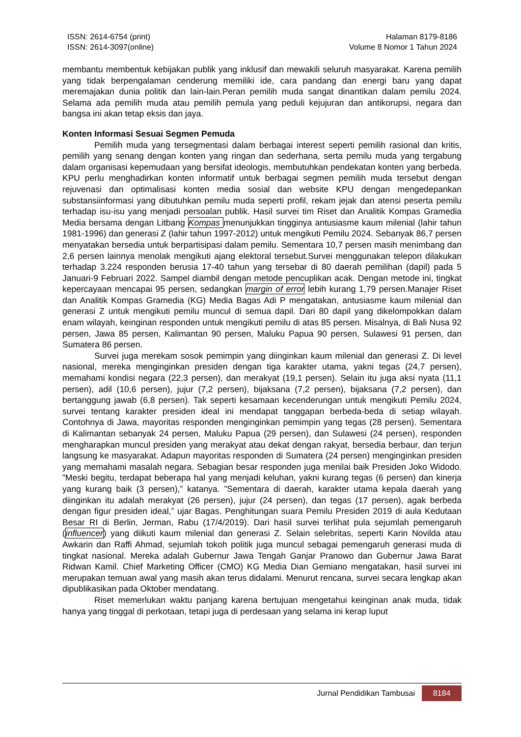ISSN: 2614-6754 (print)
ISSN: 2614-3097(online)
Halaman 8179-8186
Volume 8 Nomor 1 Tahun 2024
membantu membentuk kebijakan publik yang inklusif dan mewakili seluruh masyarakat. Karena pemilih yang tidak berpengalaman cenderung memiliki ide, cara pandang dan energi baru yang dapat meremajakan dunia politik dan lain-lain.Peran pemilih muda sangat dinantikan dalam pemilu 2024. Selama ada pemilih muda atau pemilih pemula yang peduli kejujuran dan antikorupsi, negara dan bangsa ini akan tetap eksis dan jaya.
Konten Informasi Sesuai Segmen Pemuda
Pemilih muda yang tersegmentasi dalam berbagai interest seperti pemilih rasional dan kritis, pemilih yang senang dengan konten yang ringan dan sederhana, serta pemilu muda yang tergabung dalam organisasi kepemudaan yang bersifat ideologis, membutuhkan pendekatan konten yang berbeda. KPU perlu menghadirkan konten informatif untuk berbagai segmen pemilih muda tersebut dengan rejuvenasi dan optimalisasi konten media sosial dan website KPU dengan mengedepankan substansiinformasi yang dibutuhkan pemilu muda seperti profil, rekam jejak dan atensi peserta pemilu terhadap isu-isu yang menjadi persoalan publik. Hasil survei tim Riset dan Analitik Kompas Gramedia Media bersama dengan Litbang Kompas menunjukkan tingginya antusiasme kaum milenial (lahir tahun 1981-1996) dan generasi Z (lahir tahun 1997-2012) untuk mengikuti Pemilu 2024. Sebanyak 86,7 persen menyatakan bersedia untuk berpartisipasi dalam pemilu. Sementara 10,7 persen masih menimbang dan 2,6 persen lainnya menolak mengikuti ajang elektoral tersebut.Survei menggunakan telepon dilakukan terhadap 3.224 responden berusia 17-40 tahun yang tersebar di 80 daerah pemilihan (dapil) pada 5 Januari-9 Februari 2022. Sampel diambil dengan metode pencuplikan acak. Dengan metode ini, tingkat kepercayaan mencapai 95 persen, sedangkan margin of error lebih kurang 1,79 persen.Manajer Riset dan Analitik Kompas Gramedia (KG) Media Bagas Adi P mengatakan, antusiasme kaum milenial dan generasi Z untuk mengikuti pemilu muncul di semua dapil. Dari 80 dapil yang dikelompokkan dalam enam wilayah, keinginan responden untuk mengikuti pemilu di atas 85 persen. Misalnya, di Bali Nusa 92 persen, Jawa 85 persen, Kalimantan 90 persen, Maluku Papua 90 persen, Sulawesi 91 persen, dan Sumatera 86 persen.
Survei juga merekam sosok pemimpin yang diinginkan kaum milenial dan generasi Z. Di level nasional, mereka menginginkan presiden dengan tiga karakter utama, yakni tegas (24,7 persen), memahami kondisi negara (22,3 persen), dan merakyat (19,1 persen). Selain itu juga aksi nyata (11,1 persen), adil (10,6 persen), jujur (7,2 persen), bijaksana (7,2 persen), bijaksana (7,2 persen), dan bertanggung jawab (6,8 persen). Tak seperti kesamaan kecenderungan untuk mengikuti Pemilu 2024, survei tentang karakter presiden ideal ini mendapat tanggapan berbeda-beda di setiap wilayah. Contohnya di Jawa, mayoritas responden menginginkan pemimpin yang tegas (28 persen). Sementara di Kalimantan sebanyak 24 persen, Maluku Papua (29 persen), dan Sulawesi (24 persen), responden mengharapkan muncul presiden yang merakyat atau dekat dengan rakyat, bersedia berbaur, dan terjun langsung ke masyarakat. Adapun mayoritas responden di Sumatera (24 persen) menginginkan presiden yang memahami masalah negara. Sebagian besar responden juga menilai baik Presiden Joko Widodo. ”Meski begitu, terdapat beberapa hal yang menjadi keluhan, yakni kurang tegas (6 persen) dan kinerja yang kurang baik (3 persen),” katanya. ”Sementara di daerah, karakter utama kepala daerah yang diinginkan itu adalah merakyat (26 persen), jujur (24 persen), dan tegas (17 persen), agak berbeda dengan figur presiden ideal,” ujar Bagas. Penghitungan suara Pemilu Presiden 2019 di aula Kedutaan Besar RI di Berlin, Jerman, Rabu (17/4/2019). Dari hasil survei terlihat pula sejumlah pemengaruh (influencer) yang diikuti kaum milenial dan generasi Z. Selain selebritas, seperti Karin Novilda atau Awkarin dan Raffi Ahmad, sejumlah tokoh politik juga muncul sebagai pemengaruh generasi muda di tingkat nasional. Mereka adalah Gubernur Jawa Tengah Ganjar Pranowo dan Gubernur Jawa Barat Ridwan Kamil. Chief Marketing Officer (CMO) KG Media Dian Gemiano mengatakan, hasil survei ini merupakan temuan awal yang masih akan terus didalami. Menurut rencana, survei secara lengkap akan dipublikasikan pada Oktober mendatang.
Riset memerlukan waktu panjang karena bertujuan mengetahui keinginan anak muda, tidak hanya yang tinggal di perkotaan, tetapi juga di perdesaan yang selama ini kerap luput
Jurnal Pendidikan Tambusai 8184